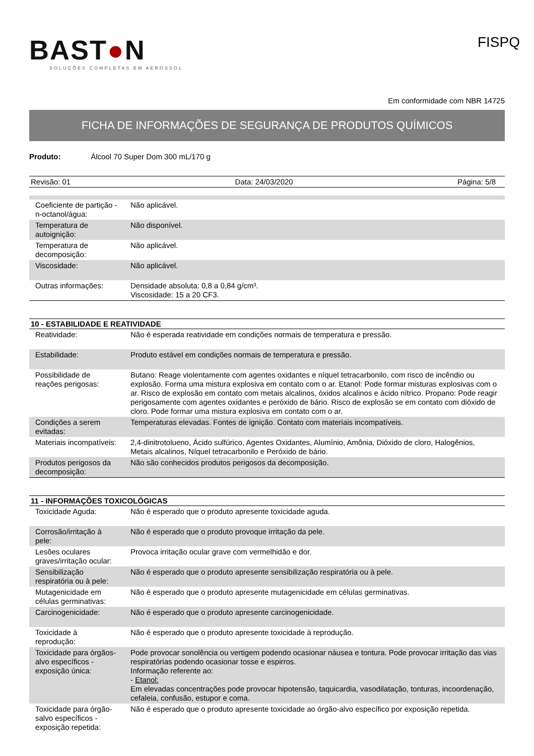BAST●N
SOLUÇÕES COMPLETAS EM AEROSSOL
FISPQ
Em conformidade com NBR 14725
FICHA DE INFORMAÇÕES DE SEGURANÇA DE PRODUTOS QUÍMICOS
Produto: Álcool 70 Super Dom 300 mL/170 g
Revisão: 01 Data: 24/03/2020 Página: 5/8
| Coeficiente de partição - n-octanol/água: | Não aplicável. |
| Temperatura de autoignição: | Não disponível. |
| Temperatura de decomposição: | Não aplicável. |
| Viscosidade: | Não aplicável. |
| Outras informações: | Densidade absoluta: 0,8 a 0,84 g/cm³. Viscosidade: 15 a 20 CF3. |
10 - ESTABILIDADE E REATIVIDADE
| Reatividade: | Não é esperada reatividade em condições normais de temperatura e pressão. |
| Estabilidade: | Produto estável em condições normais de temperatura e pressão. |
| Possibilidade de reações perigosas: | Butano: Reage violentamente com agentes oxidantes e níquel tetracarbonilo, com risco de incêndio ou explosão. Forma uma mistura explosiva em contato com o ar. Etanol: Pode formar misturas explosivas com o ar. Risco de explosão em contato com metais alcalinos, óxidos alcalinos e ácido nítrico. Propano: Pode reagir perigosamente com agentes oxidantes e peróxido de bário. Risco de explosão se em contato com dióxido de cloro. Pode formar uma mistura explosiva em contato com o ar. |
| Condições a serem evitadas: | Temperaturas elevadas. Fontes de ignição. Contato com materiais incompatíveis. |
| Materiais incompatíveis: | 2,4-dinitrotolueno, Ácido sulfúrico, Agentes Oxidantes, Alumínio, Amônia, Dióxido de cloro, Halogênios, Metais alcalinos, Níquel tetracarbonilo e Peróxido de bário. |
| Produtos perigosos da decomposição: | Não são conhecidos produtos perigosos da decomposição. |
11 - INFORMAÇÕES TOXICOLÓGICAS
| Toxicidade Aguda: | Não é esperado que o produto apresente toxicidade aguda. |
| Corrosão/irritação à pele: | Não é esperado que o produto provoque irritação da pele. |
| Lesões oculares graves/irritação ocular: | Provoca irritação ocular grave com vermelhidão e dor. |
| Sensibilização respiratória ou à pele: | Não é esperado que o produto apresente sensibilização respiratória ou à pele. |
| Mutagenicidade em células germinativas: | Não é esperado que o produto apresente mutagenicidade em células germinativas. |
| Carcinogenicidade: | Não é esperado que o produto apresente carcinogenicidade. |
| Toxicidade à reprodução: | Não é esperado que o produto apresente toxicidade à reprodução. |
| Toxicidade para órgãos-alvo específicos -exposição única: | Pode provocar sonolência ou vertigem podendo ocasionar náusea e tontura. Pode provocar irritação das vias respiratórias podendo ocasionar tosse e espirros. Informação referente ao: - Etanol: Em elevadas concentrações pode provocar hipotensão, taquicardia, vasodilatação, tonturas, incoordenação, cefaleia, confusão, estupor e coma. |
| Toxicidade para órgão-salvo específicos - exposição repetida: | Não é esperado que o produto apresente toxicidade ao órgão-alvo específico por exposição repetida. |